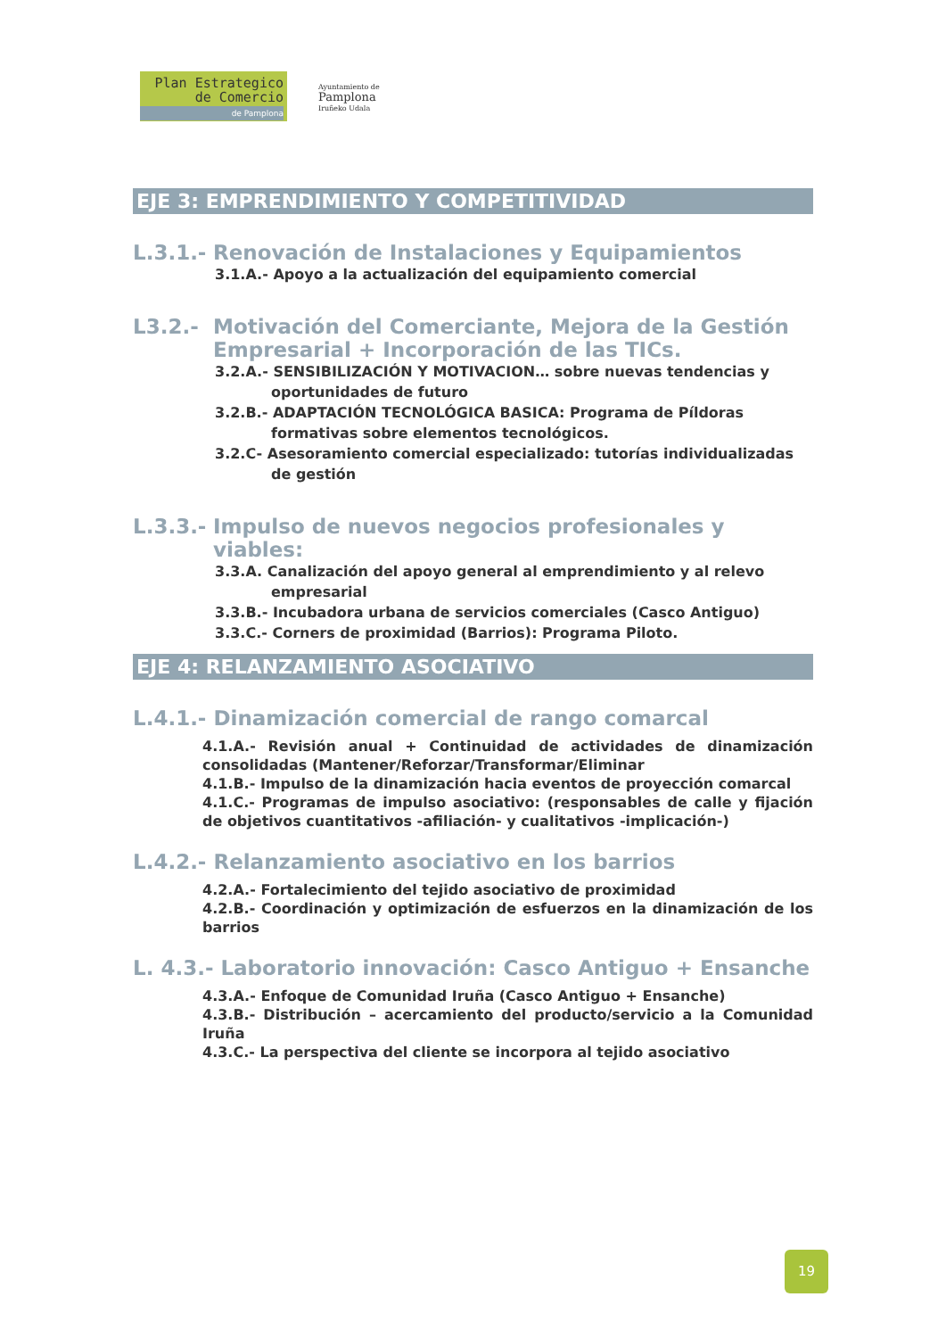Plan Estrategico
de Comercio
de Pamplona
Ayuntamiento de
Pamplona
Iruñeko Udala
EJE 3: EMPRENDIMIENTO Y COMPETITIVIDAD
L.3.1.- Renovación de Instalaciones y Equipamientos
3.1.A.- Apoyo a la actualización del equipamiento comercial
L3.2.- Motivación del Comerciante, Mejora de la Gestión Empresarial + Incorporación de las TICs.
3.2.A.- SENSIBILIZACIÓN Y MOTIVACION… sobre nuevas tendencias y oportunidades de futuro
3.2.B.- ADAPTACIÓN TECNOLÓGICA BASICA: Programa de Píldoras formativas sobre elementos tecnológicos.
3.2.C- Asesoramiento comercial especializado: tutorías individualizadas de gestión
L.3.3.- Impulso de nuevos negocios profesionales y viables:
3.3.A. Canalización del apoyo general al emprendimiento y al relevo empresarial
3.3.B.- Incubadora urbana de servicios comerciales (Casco Antiguo)
3.3.C.- Corners de proximidad (Barrios): Programa Piloto.
EJE 4: RELANZAMIENTO ASOCIATIVO
L.4.1.- Dinamización comercial de rango comarcal
4.1.A.- Revisión anual + Continuidad de actividades de dinamización consolidadas (Mantener/Reforzar/Transformar/Eliminar
4.1.B.- Impulso de la dinamización hacia eventos de proyección comarcal
4.1.C.- Programas de impulso asociativo: (responsables de calle y fijación de objetivos cuantitativos -afiliación- y cualitativos -implicación-)
L.4.2.- Relanzamiento asociativo en los barrios
4.2.A.- Fortalecimiento del tejido asociativo de proximidad
4.2.B.- Coordinación y optimización de esfuerzos en la dinamización de los barrios
L. 4.3.- Laboratorio innovación: Casco Antiguo + Ensanche
4.3.A.- Enfoque de Comunidad Iruña (Casco Antiguo + Ensanche)
4.3.B.- Distribución – acercamiento del producto/servicio a la Comunidad Iruña
4.3.C.- La perspectiva del cliente se incorpora al tejido asociativo
19